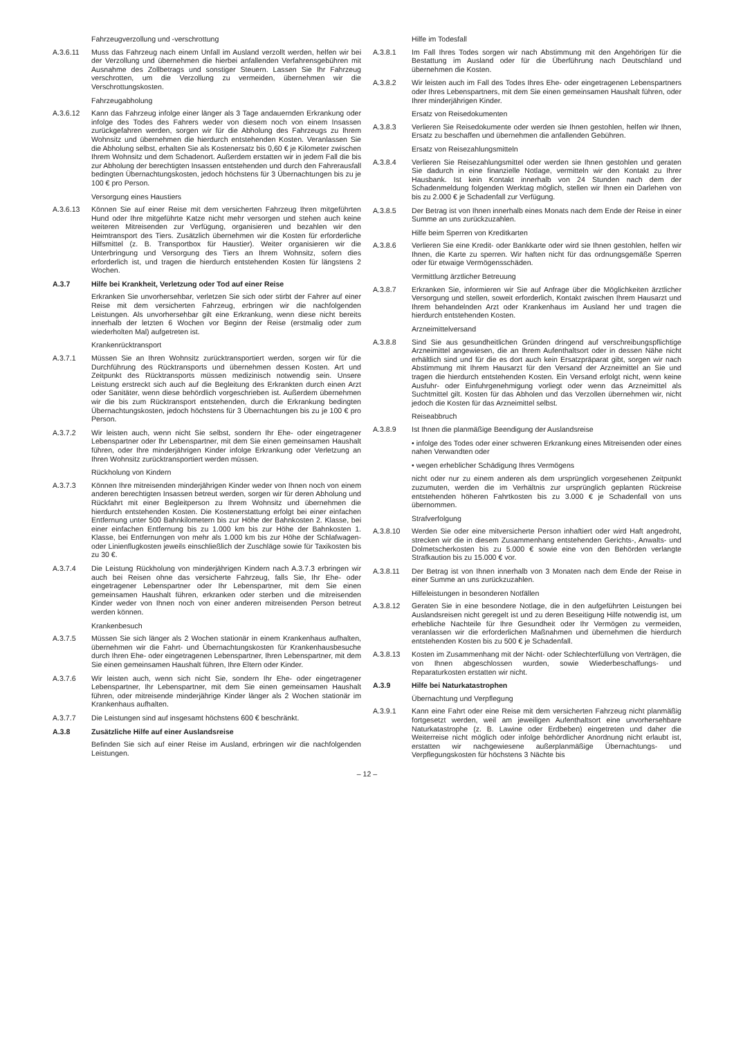Fahrzeugverzollung und -verschrottung
A.3.6.11 Muss das Fahrzeug nach einem Unfall im Ausland verzollt werden, helfen wir bei der Verzollung und übernehmen die hierbei anfallenden Verfahrensgebühren mit Ausnahme des Zollbetrags und sonstiger Steuern. Lassen Sie Ihr Fahrzeug verschrotten, um die Verzollung zu vermeiden, übernehmen wir die Verschrottungskosten.
Fahrzeugabholung
A.3.6.12 Kann das Fahrzeug infolge einer länger als 3 Tage andauernden Erkrankung oder infolge des Todes des Fahrers weder von diesem noch von einem Insassen zurückgefahren werden, sorgen wir für die Abholung des Fahrzeugs zu Ihrem Wohnsitz und übernehmen die hierdurch entstehenden Kosten. Veranlassen Sie die Abholung selbst, erhalten Sie als Kostenersatz bis 0,60 € je Kilometer zwischen Ihrem Wohnsitz und dem Schadenort. Außerdem erstatten wir in jedem Fall die bis zur Abholung der berechtigten Insassen entstehenden und durch den Fahrerausfall bedingten Übernachtungskosten, jedoch höchstens für 3 Übernachtungen bis zu je 100 € pro Person.
Versorgung eines Haustiers
A.3.6.13 Können Sie auf einer Reise mit dem versicherten Fahrzeug Ihren mitgeführten Hund oder Ihre mitgeführte Katze nicht mehr versorgen und stehen auch keine weiteren Mitreisenden zur Verfügung, organisieren und bezahlen wir den Heimtransport des Tiers. Zusätzlich übernehmen wir die Kosten für erforderliche Hilfsmittel (z. B. Transportbox für Haustier). Weiter organisieren wir die Unterbringung und Versorgung des Tiers an Ihrem Wohnsitz, sofern dies erforderlich ist, und tragen die hierdurch entstehenden Kosten für längstens 2 Wochen.
A.3.7 Hilfe bei Krankheit, Verletzung oder Tod auf einer Reise
Erkranken Sie unvorhersehbar, verletzen Sie sich oder stirbt der Fahrer auf einer Reise mit dem versicherten Fahrzeug, erbringen wir die nachfolgenden Leistungen. Als unvorhersehbar gilt eine Erkrankung, wenn diese nicht bereits innerhalb der letzten 6 Wochen vor Beginn der Reise (erstmalig oder zum wiederholten Mal) aufgetreten ist.
Krankenrücktransport
A.3.7.1 Müssen Sie an Ihren Wohnsitz zurücktransportiert werden, sorgen wir für die Durchführung des Rücktransports und übernehmen dessen Kosten. Art und Zeitpunkt des Rücktransports müssen medizinisch notwendig sein. Unsere Leistung erstreckt sich auch auf die Begleitung des Erkrankten durch einen Arzt oder Sanitäter, wenn diese behördlich vorgeschrieben ist. Außerdem übernehmen wir die bis zum Rücktransport entstehenden, durch die Erkrankung bedingten Übernachtungskosten, jedoch höchstens für 3 Übernachtungen bis zu je 100 € pro Person.
A.3.7.2 Wir leisten auch, wenn nicht Sie selbst, sondern Ihr Ehe- oder eingetragener Lebenspartner oder Ihr Lebenspartner, mit dem Sie einen gemeinsamen Haushalt führen, oder Ihre minderjährigen Kinder infolge Erkrankung oder Verletzung an Ihren Wohnsitz zurücktransportiert werden müssen.
Rückholung von Kindern
A.3.7.3 Können Ihre mitreisenden minderjährigen Kinder weder von Ihnen noch von einem anderen berechtigten Insassen betreut werden, sorgen wir für deren Abholung und Rückfahrt mit einer Begleitperson zu Ihrem Wohnsitz und übernehmen die hierdurch entstehenden Kosten. Die Kostenerstattung erfolgt bei einer einfachen Entfernung unter 500 Bahnkilometern bis zur Höhe der Bahnkosten 2. Klasse, bei einer einfachen Entfernung bis zu 1.000 km bis zur Höhe der Bahnkosten 1. Klasse, bei Entfernungen von mehr als 1.000 km bis zur Höhe der Schlafwagen- oder Linienflugkosten jeweils einschließlich der Zuschläge sowie für Taxikosten bis zu 30 €.
A.3.7.4 Die Leistung Rückholung von minderjährigen Kindern nach A.3.7.3 erbringen wir auch bei Reisen ohne das versicherte Fahrzeug, falls Sie, Ihr Ehe- oder eingetragener Lebenspartner oder Ihr Lebenspartner, mit dem Sie einen gemeinsamen Haushalt führen, erkranken oder sterben und die mitreisenden Kinder weder von Ihnen noch von einer anderen mitreisenden Person betreut werden können.
Krankenbesuch
A.3.7.5 Müssen Sie sich länger als 2 Wochen stationär in einem Krankenhaus aufhalten, übernehmen wir die Fahrt- und Übernachtungskosten für Krankenhausbesuche durch Ihren Ehe- oder eingetragenen Lebenspartner, Ihren Lebenspartner, mit dem Sie einen gemeinsamen Haushalt führen, Ihre Eltern oder Kinder.
A.3.7.6 Wir leisten auch, wenn sich nicht Sie, sondern Ihr Ehe- oder eingetragener Lebenspartner, Ihr Lebenspartner, mit dem Sie einen gemeinsamen Haushalt führen, oder mitreisende minderjährige Kinder länger als 2 Wochen stationär im Krankenhaus aufhalten.
A.3.7.7 Die Leistungen sind auf insgesamt höchstens 600 € beschränkt.
A.3.8 Zusätzliche Hilfe auf einer Auslandsreise
Befinden Sie sich auf einer Reise im Ausland, erbringen wir die nachfolgenden Leistungen.
Hilfe im Todesfall
A.3.8.1 Im Fall Ihres Todes sorgen wir nach Abstimmung mit den Angehörigen für die Bestattung im Ausland oder für die Überführung nach Deutschland und übernehmen die Kosten.
A.3.8.2 Wir leisten auch im Fall des Todes Ihres Ehe- oder eingetragenen Lebenspartners oder Ihres Lebenspartners, mit dem Sie einen gemeinsamen Haushalt führen, oder Ihrer minderjährigen Kinder.
Ersatz von Reisedokumenten
A.3.8.3 Verlieren Sie Reisedokumente oder werden sie Ihnen gestohlen, helfen wir Ihnen, Ersatz zu beschaffen und übernehmen die anfallenden Gebühren.
Ersatz von Reisezahlungsmitteln
A.3.8.4 Verlieren Sie Reisezahlungsmittel oder werden sie Ihnen gestohlen und geraten Sie dadurch in eine finanzielle Notlage, vermitteln wir den Kontakt zu Ihrer Hausbank. Ist kein Kontakt innerhalb von 24 Stunden nach dem der Schadenmeldung folgenden Werktag möglich, stellen wir Ihnen ein Darlehen von bis zu 2.000 € je Schadenfall zur Verfügung.
A.3.8.5 Der Betrag ist von Ihnen innerhalb eines Monats nach dem Ende der Reise in einer Summe an uns zurückzuzahlen.
Hilfe beim Sperren von Kreditkarten
A.3.8.6 Verlieren Sie eine Kredit- oder Bankkarte oder wird sie Ihnen gestohlen, helfen wir Ihnen, die Karte zu sperren. Wir haften nicht für das ordnungsgemäße Sperren oder für etwaige Vermögensschäden.
Vermittlung ärztlicher Betreuung
A.3.8.7 Erkranken Sie, informieren wir Sie auf Anfrage über die Möglichkeiten ärztlicher Versorgung und stellen, soweit erforderlich, Kontakt zwischen Ihrem Hausarzt und Ihrem behandelnden Arzt oder Krankenhaus im Ausland her und tragen die hierdurch entstehenden Kosten.
Arzneimittelversand
A.3.8.8 Sind Sie aus gesundheitlichen Gründen dringend auf verschreibungspflichtige Arzneimittel angewiesen, die an Ihrem Aufenthaltsort oder in dessen Nähe nicht erhältlich sind und für die es dort auch kein Ersatzpräparat gibt, sorgen wir nach Abstimmung mit Ihrem Hausarzt für den Versand der Arzneimittel an Sie und tragen die hierdurch entstehenden Kosten. Ein Versand erfolgt nicht, wenn keine Ausfuhr- oder Einfuhrgenehmigung vorliegt oder wenn das Arzneimittel als Suchtmittel gilt. Kosten für das Abholen und das Verzollen übernehmen wir, nicht jedoch die Kosten für das Arzneimittel selbst.
Reiseabbruch
A.3.8.9 Ist Ihnen die planmäßige Beendigung der Auslandsreise
• infolge des Todes oder einer schweren Erkrankung eines Mitreisenden oder eines nahen Verwandten oder
• wegen erheblicher Schädigung Ihres Vermögens
nicht oder nur zu einem anderen als dem ursprünglich vorgesehenen Zeitpunkt zuzumuten, werden die im Verhältnis zur ursprünglich geplanten Rückreise entstehenden höheren Fahrtkosten bis zu 3.000 € je Schadenfall von uns übernommen.
Strafverfolgung
A.3.8.10 Werden Sie oder eine mitversicherte Person inhaftiert oder wird Haft angedroht, strecken wir die in diesem Zusammenhang entstehenden Gerichts-, Anwalts- und Dolmetscherkosten bis zu 5.000 € sowie eine von den Behörden verlangte Strafkaution bis zu 15.000 € vor.
A.3.8.11 Der Betrag ist von Ihnen innerhalb von 3 Monaten nach dem Ende der Reise in einer Summe an uns zurückzuzahlen.
Hilfeleistungen in besonderen Notfällen
A.3.8.12 Geraten Sie in eine besondere Notlage, die in den aufgeführten Leistungen bei Auslandsreisen nicht geregelt ist und zu deren Beseitigung Hilfe notwendig ist, um erhebliche Nachteile für Ihre Gesundheit oder Ihr Vermögen zu vermeiden, veranlassen wir die erforderlichen Maßnahmen und übernehmen die hierdurch entstehenden Kosten bis zu 500 € je Schadenfall.
A.3.8.13 Kosten im Zusammenhang mit der Nicht- oder Schlechterfüllung von Verträgen, die von Ihnen abgeschlossen wurden, sowie Wiederbeschaffungs- und Reparaturkosten erstatten wir nicht.
A.3.9 Hilfe bei Naturkatastrophen
Übernachtung und Verpflegung
A.3.9.1 Kann eine Fahrt oder eine Reise mit dem versicherten Fahrzeug nicht planmäßig fortgesetzt werden, weil am jeweiligen Aufenthaltsort eine unvorhersehbare Naturkatastrophe (z. B. Lawine oder Erdbeben) eingetreten und daher die Weiterreise nicht möglich oder infolge behördlicher Anordnung nicht erlaubt ist, erstatten wir nachgewiesene außerplanmäßige Übernachtungs- und Verpflegungskosten für höchstens 3 Nächte bis
– 12 –